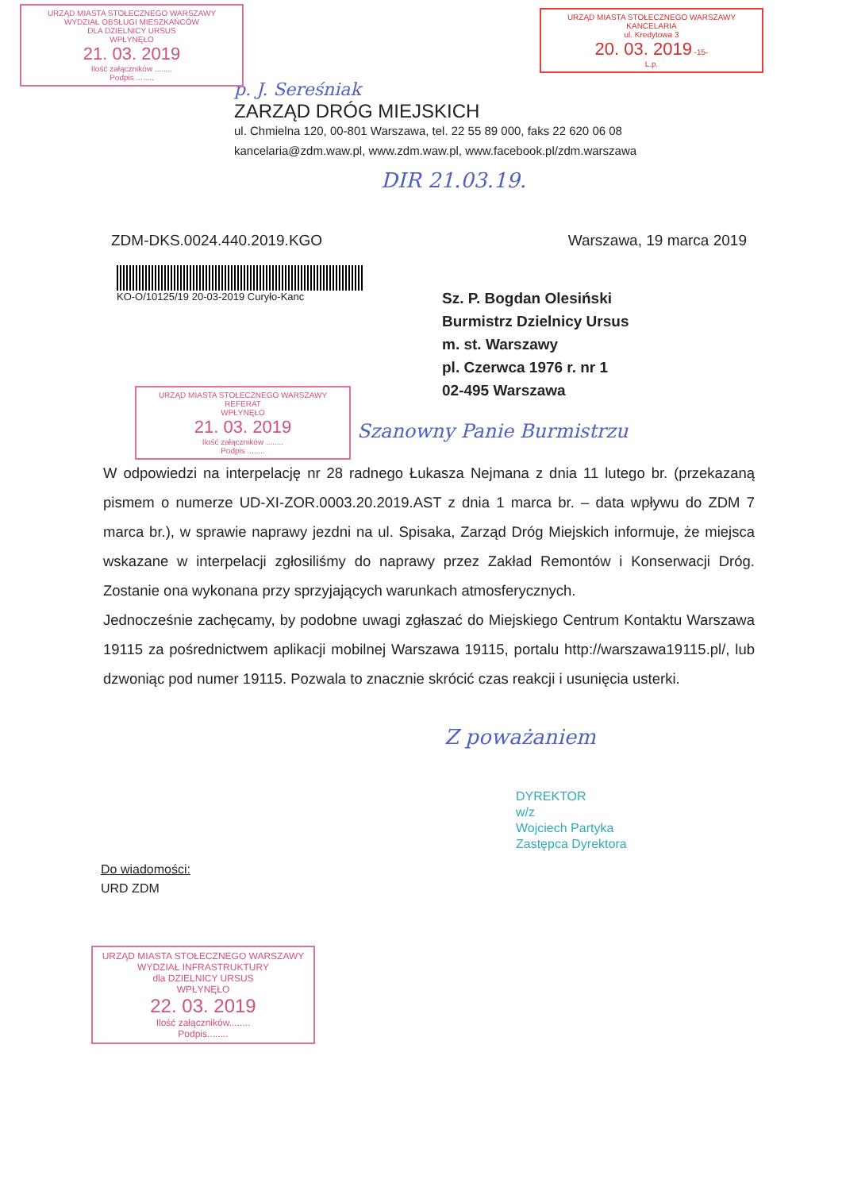URZĄD MIASTA STOŁECZNEGO WARSZAWY
WYDZIAŁ OBSŁUGI MIESZKAŃCÓW
DLA DZIELNICY URSUS
WPŁYNĘŁO
21. 03. 2019
Ilość załączników ........
Podpis ........
URZĄD MIASTA STOŁECZNEGO WARSZAWY
KANCELARIA
ul. Kredytowa 3
20. 03. 2019 -15-
L.p.
p. J. Sereśniak
ZARZĄD DRÓG MIEJSKICH
ul. Chmielna 120, 00-801 Warszawa, tel. 22 55 89 000, faks 22 620 06 08
kancelaria@zdm.waw.pl, www.zdm.waw.pl, www.facebook.pl/zdm.warszawa
DIR 21.03.19.
ZDM-DKS.0024.440.2019.KGO Warszawa, 19 marca 2019
KO-O/10125/19 20-03-2019 Curyło-Kanc
Sz. P. Bogdan Olesiński
Burmistrz Dzielnicy Ursus
m. st. Warszawy
pl. Czerwca 1976 r. nr 1
02-495 Warszawa
URZĄD MIASTA STOŁECZNEGO WARSZAWY
REFERAT
WPŁYNĘŁO
21. 03. 2019
Ilość załączników ........
Podpis ........
Szanowny Panie Burmistrzu
W odpowiedzi na interpelację nr 28 radnego Łukasza Nejmana z dnia 11 lutego br. (przekazaną pismem o numerze UD-XI-ZOR.0003.20.2019.AST z dnia 1 marca br. – data wpływu do ZDM 7 marca br.), w sprawie naprawy jezdni na ul. Spisaka, Zarząd Dróg Miejskich informuje, że miejsca wskazane w interpelacji zgłosiliśmy do naprawy przez Zakład Remontów i Konserwacji Dróg. Zostanie ona wykonana przy sprzyjających warunkach atmosferycznych.
Jednocześnie zachęcamy, by podobne uwagi zgłaszać do Miejskiego Centrum Kontaktu Warszawa 19115 za pośrednictwem aplikacji mobilnej Warszawa 19115, portalu http://warszawa19115.pl/, lub dzwoniąc pod numer 19115. Pozwala to znacznie skrócić czas reakcji i usunięcia usterki.
Z poważaniem
DYREKTOR
w/z
Wojciech Partyka
Zastępca Dyrektora
Do wiadomości:
URD ZDM
URZĄD MIASTA STOŁECZNEGO WARSZAWY
WYDZIAŁ INFRASTRUKTURY
dla DZIELNICY URSUS
WPŁYNĘŁO
22. 03. 2019
Ilość załączników........
Podpis........